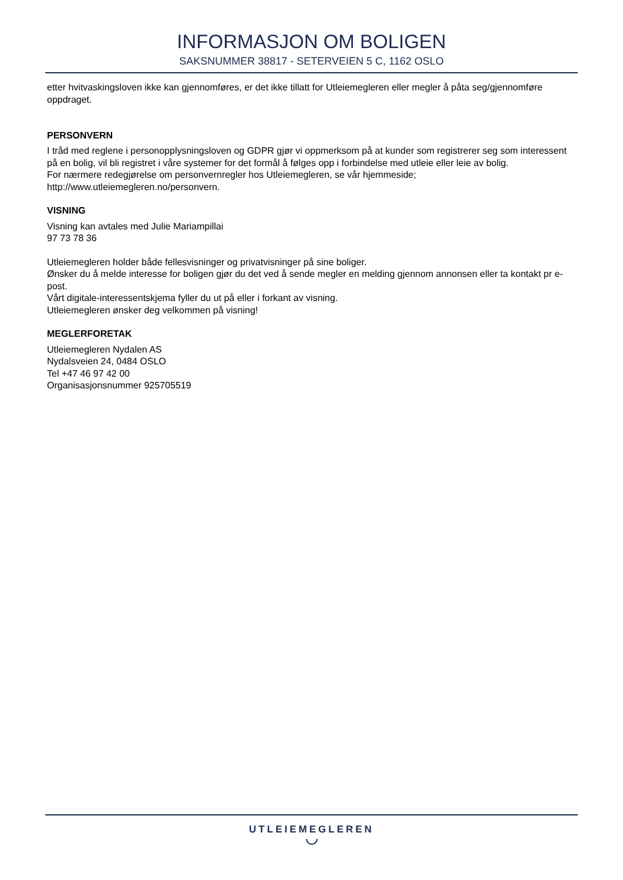INFORMASJON OM BOLIGEN
SAKSNUMMER 38817 - SETERVEIEN 5 C, 1162 OSLO
etter hvitvaskingsloven ikke kan gjennomføres, er det ikke tillatt for Utleiemegleren eller megler å påta seg/gjennomføre oppdraget.
PERSONVERN
I tråd med reglene i personopplysningsloven og GDPR gjør vi oppmerksom på at kunder som registrerer seg som interessent på en bolig, vil bli registret i våre systemer for det formål å følges opp i forbindelse med utleie eller leie av bolig.
For nærmere redegjørelse om personvernregler hos Utleiemegleren, se vår hjemmeside; http://www.utleiemegleren.no/personvern.
VISNING
Visning kan avtales med Julie Mariampillai
97 73 78 36
Utleiemegleren holder både fellesvisninger og privatvisninger på sine boliger.
Ønsker du å melde interesse for boligen gjør du det ved å sende megler en melding gjennom annonsen eller ta kontakt pr e-post.
Vårt digitale-interessentskjema fyller du ut på eller i forkant av visning.
Utleiemegleren ønsker deg velkommen på visning!
MEGLERFORETAK
Utleiemegleren Nydalen AS
Nydalsveien 24, 0484 OSLO
Tel +47 46 97 42 00
Organisasjonsnummer 925705519
UTLEIEMEGLEREN